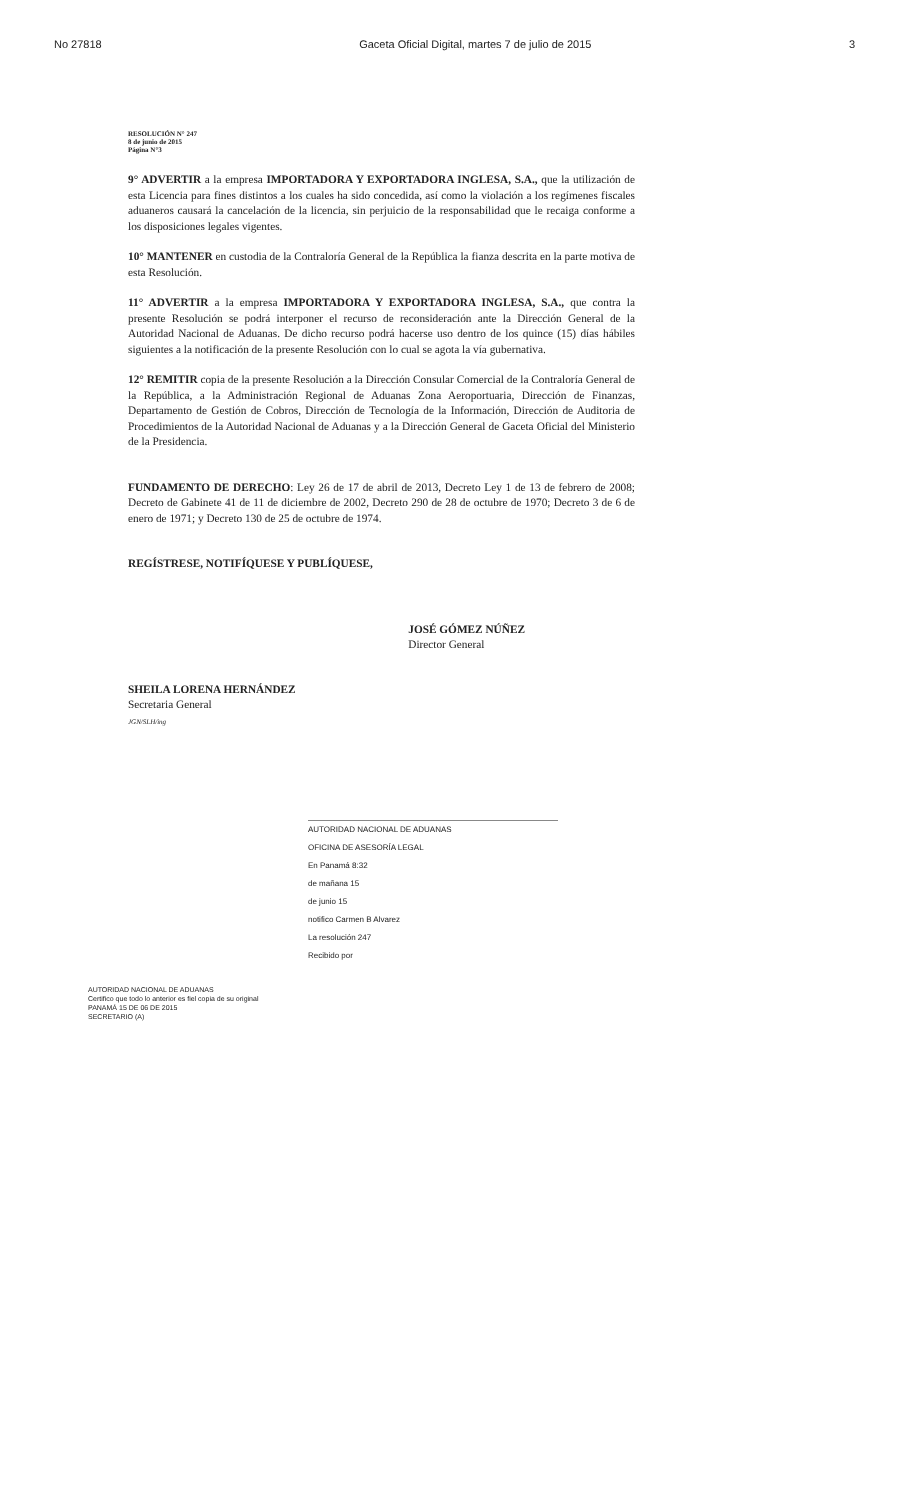No 27818 Gaceta Oficial Digital, martes 7 de julio de 2015 3
RESOLUCIÓN N° 247
8 de junio de 2015
Página N°3
9° ADVERTIR a la empresa IMPORTADORA Y EXPORTADORA INGLESA, S.A., que la utilización de esta Licencia para fines distintos a los cuales ha sido concedida, así como la violación a los regímenes fiscales aduaneros causará la cancelación de la licencia, sin perjuicio de la responsabilidad que le recaiga conforme a los disposiciones legales vigentes.
10° MANTENER en custodia de la Contraloría General de la República la fianza descrita en la parte motiva de esta Resolución.
11° ADVERTIR a la empresa IMPORTADORA Y EXPORTADORA INGLESA, S.A., que contra la presente Resolución se podrá interponer el recurso de reconsideración ante la Dirección General de la Autoridad Nacional de Aduanas. De dicho recurso podrá hacerse uso dentro de los quince (15) días hábiles siguientes a la notificación de la presente Resolución con lo cual se agota la vía gubernativa.
12° REMITIR copia de la presente Resolución a la Dirección Consular Comercial de la Contraloría General de la República, a la Administración Regional de Aduanas Zona Aeroportuaria, Dirección de Finanzas, Departamento de Gestión de Cobros, Dirección de Tecnología de la Información, Dirección de Auditoria de Procedimientos de la Autoridad Nacional de Aduanas y a la Dirección General de Gaceta Oficial del Ministerio de la Presidencia.
FUNDAMENTO DE DERECHO: Ley 26 de 17 de abril de 2013, Decreto Ley 1 de 13 de febrero de 2008; Decreto de Gabinete 41 de 11 de diciembre de 2002, Decreto 290 de 28 de octubre de 1970; Decreto 3 de 6 de enero de 1971; y Decreto 130 de 25 de octubre de 1974.
REGÍSTRESE, NOTIFÍQUESE Y PUBLÍQUESE,
SHEILA LORENA HERNÁNDEZ
Secretaria General
JGN/SLH/ing
JOSÉ GÓMEZ NÚÑEZ
Director General
AUTORIDAD NACIONAL DE ADUANAS
OFICINA DE ASESORÍA LEGAL
En Panamá 8:32
de mañana 15
de junio 15
notifico Carmen B Alvarez
La resolución 247
Recibido por
AUTORIDAD NACIONAL DE ADUANAS
Certifico que todo lo anterior es fiel copia de su original
PANAMÁ 15 DE 06 DE 2015
SECRETARIO (A)